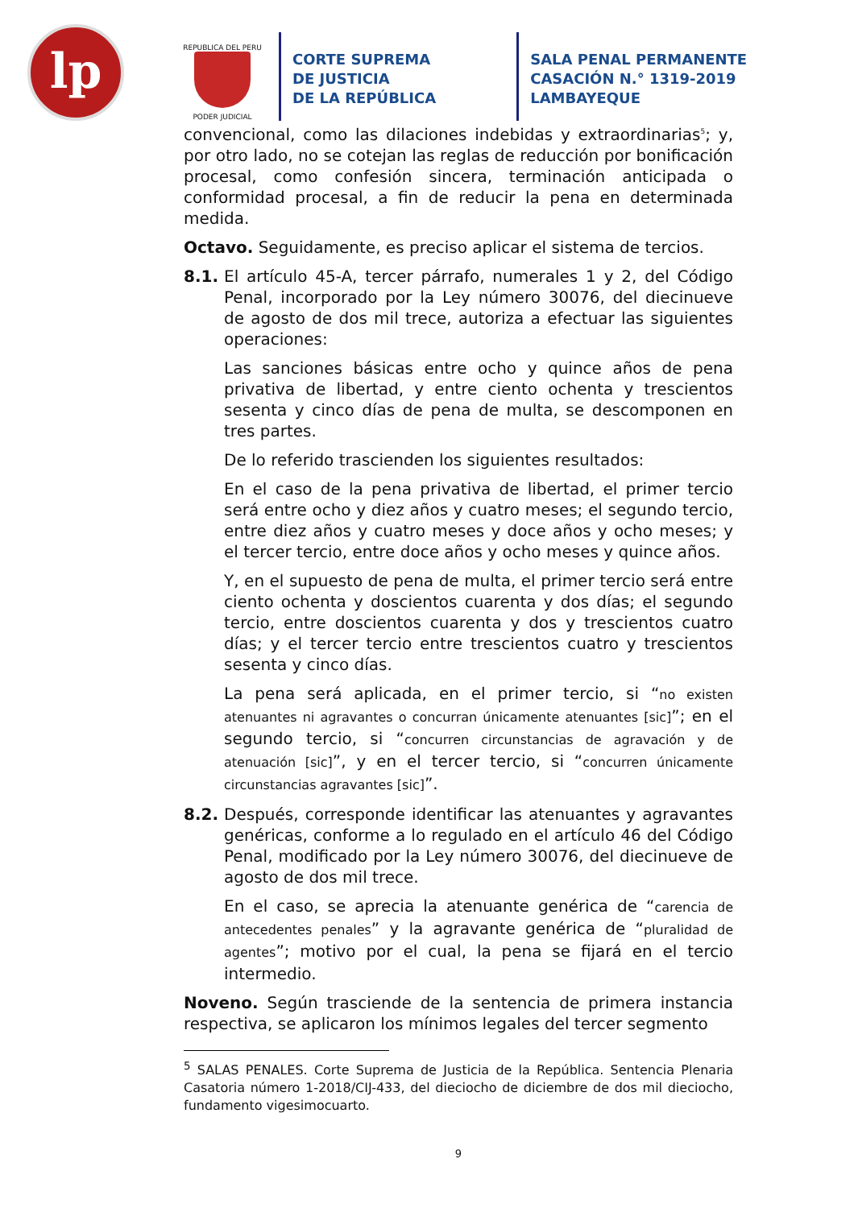lp
REPUBLICA DEL PERU
PODER JUDICIAL
CORTE SUPREMA
DE JUSTICIA
DE LA REPÚBLICA
SALA PENAL PERMANENTE
CASACIÓN N.° 1319-2019
LAMBAYEQUE
convencional, como las dilaciones indebidas y extraordinarias<sup>5</sup>; y, por otro lado, no se cotejan las reglas de reducción por bonificación procesal, como confesión sincera, terminación anticipada o conformidad procesal, a fin de reducir la pena en determinada medida.
Octavo. Seguidamente, es preciso aplicar el sistema de tercios.
8.1. El artículo 45-A, tercer párrafo, numerales 1 y 2, del Código Penal, incorporado por la Ley número 30076, del diecinueve de agosto de dos mil trece, autoriza a efectuar las siguientes operaciones:
Las sanciones básicas entre ocho y quince años de pena privativa de libertad, y entre ciento ochenta y trescientos sesenta y cinco días de pena de multa, se descomponen en tres partes.
De lo referido trascienden los siguientes resultados:
En el caso de la pena privativa de libertad, el primer tercio será entre ocho y diez años y cuatro meses; el segundo tercio, entre diez años y cuatro meses y doce años y ocho meses; y el tercer tercio, entre doce años y ocho meses y quince años.
Y, en el supuesto de pena de multa, el primer tercio será entre ciento ochenta y doscientos cuarenta y dos días; el segundo tercio, entre doscientos cuarenta y dos y trescientos cuatro días; y el tercer tercio entre trescientos cuatro y trescientos sesenta y cinco días.
La pena será aplicada, en el primer tercio, si “no existen atenuantes ni agravantes o concurran únicamente atenuantes [sic]”; en el segundo tercio, si “concurren circunstancias de agravación y de atenuación [sic]”, y en el tercer tercio, si “concurren únicamente circunstancias agravantes [sic]”.
8.2. Después, corresponde identificar las atenuantes y agravantes genéricas, conforme a lo regulado en el artículo 46 del Código Penal, modificado por la Ley número 30076, del diecinueve de agosto de dos mil trece.
En el caso, se aprecia la atenuante genérica de “carencia de antecedentes penales” y la agravante genérica de “pluralidad de agentes”; motivo por el cual, la pena se fijará en el tercio intermedio.
Noveno. Según trasciende de la sentencia de primera instancia respectiva, se aplicaron los mínimos legales del tercer segmento
<sup>5</sup> SALAS PENALES. Corte Suprema de Justicia de la República. Sentencia Plenaria Casatoria número 1-2018/CIJ-433, del dieciocho de diciembre de dos mil dieciocho, fundamento vigesimocuarto.
9